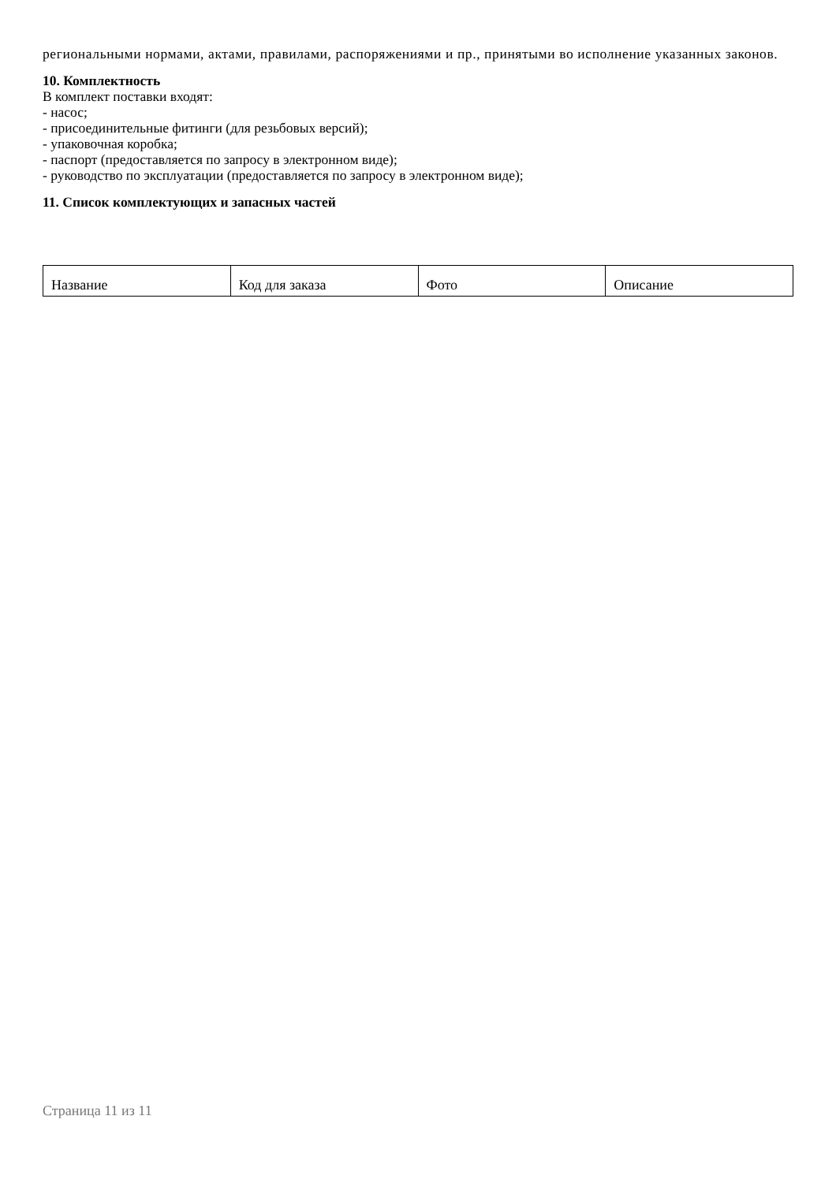региональными нормами, актами, правилами, распоряжениями и пр., принятыми во исполнение указанных законов.
10. Комплектность
В комплект поставки входят:
- насос;
- присоединительные фитинги (для резьбовых версий);
- упаковочная коробка;
- паспорт (предоставляется по запросу в электронном виде);
- руководство по эксплуатации (предоставляется по запросу в электронном виде);
11. Список комплектующих и запасных частей
| Название | Код для заказа | Фото | Описание |
Страница 11 из 11